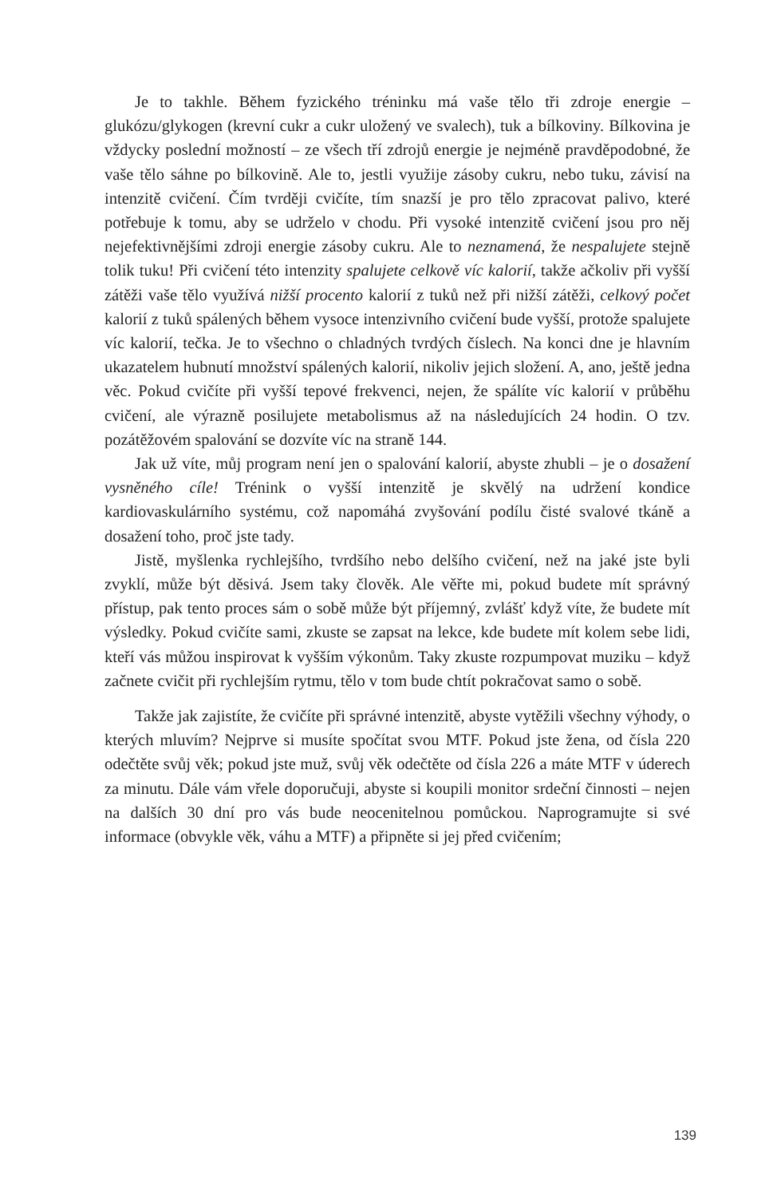Je to takhle. Během fyzického tréninku má vaše tělo tři zdroje energie – glukózu/glykogen (krevní cukr a cukr uložený ve svalech), tuk a bílkoviny. Bílkovina je vždycky poslední možností – ze všech tří zdrojů energie je nejméně pravděpodobné, že vaše tělo sáhne po bílkovině. Ale to, jestli využije zásoby cukru, nebo tuku, závisí na intenzitě cvičení. Čím tvrději cvičíte, tím snazší je pro tělo zpracovat palivo, které potřebuje k tomu, aby se udrželo v chodu. Při vysoké intenzitě cvičení jsou pro něj nejefektivnějšími zdroji energie zásoby cukru. Ale to neznamená, že nespalujete stejně tolik tuku! Při cvičení této intenzity spalujete celkově víc kalorií, takže ačkoliv při vyšší zátěži vaše tělo využívá nižší procento kalorií z tuků než při nižší zátěži, celkový počet kalorií z tuků spálených během vysoce intenzivního cvičení bude vyšší, protože spalujete víc kalorií, tečka. Je to všechno o chladných tvrdých číslech. Na konci dne je hlavním ukazatelem hubnutí množství spálených kalorií, nikoliv jejich složení. A, ano, ještě jedna věc. Pokud cvičíte při vyšší tepové frekvenci, nejen, že spálíte víc kalorií v průběhu cvičení, ale výrazně posilujete metabolismus až na následujících 24 hodin. O tzv. pozátěžovém spalování se dozvíte víc na straně 144.
Jak už víte, můj program není jen o spalování kalorií, abyste zhubli – je o dosažení vysněného cíle! Trénink o vyšší intenzitě je skvělý na udržení kondice kardiovaskulárního systému, což napomáhá zvyšování podílu čisté svalové tkáně a dosažení toho, proč jste tady.
Jistě, myšlenka rychlejšího, tvrdšího nebo delšího cvičení, než na jaké jste byli zvyklí, může být děsivá. Jsem taky člověk. Ale věřte mi, pokud budete mít správný přístup, pak tento proces sám o sobě může být příjemný, zvlášť když víte, že budete mít výsledky. Pokud cvičíte sami, zkuste se zapsat na lekce, kde budete mít kolem sebe lidi, kteří vás můžou inspirovat k vyšším výkonům. Taky zkuste rozpumpovat muziku – když začnete cvičit při rychlejším rytmu, tělo v tom bude chtít pokračovat samo o sobě.
Takže jak zajistíte, že cvičíte při správné intenzitě, abyste vytěžili všechny výhody, o kterých mluvím? Nejprve si musíte spočítat svou MTF. Pokud jste žena, od čísla 220 odečtěte svůj věk; pokud jste muž, svůj věk odečtěte od čísla 226 a máte MTF v úderech za minutu. Dále vám vřele doporučuji, abyste si koupili monitor srdeční činnosti – nejen na dalších 30 dní pro vás bude neocenitelnou pomůckou. Naprogramujte si své informace (obvykle věk, váhu a MTF) a připněte si jej před cvičením;
139